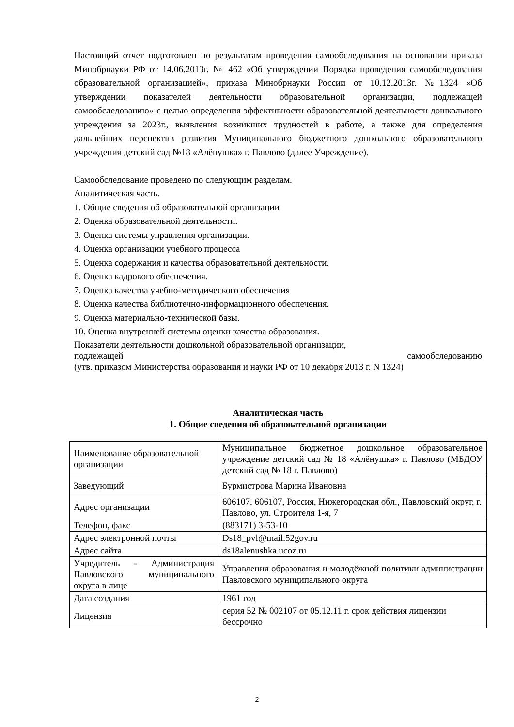Настоящий отчет подготовлен по результатам проведения самообследования на основании приказа Минобрнауки РФ от 14.06.2013г. № 462 «Об утверждении Порядка проведения самообследования образовательной организацией», приказа Минобрнауки России от 10.12.2013г. №1324 «Об утверждении показателей деятельности образовательной организации, подлежащей самообследованию» с целью определения эффективности образовательной деятельности дошкольного учреждения за 2023г., выявления возникших трудностей в работе, а также для определения дальнейших перспектив развития Муниципального бюджетного дошкольного образовательного учреждения детский сад №18 «Алёнушка» г. Павлово (далее Учреждение).
Самообследование проведено по следующим разделам.
Аналитическая часть.
1. Общие сведения об образовательной организации
2. Оценка образовательной деятельности.
3. Оценка системы управления организации.
4. Оценка организации учебного процесса
5. Оценка содержания и качества образовательной деятельности.
6. Оценка кадрового обеспечения.
7. Оценка качества учебно-методического обеспечения
8. Оценка качества библиотечно-информационного обеспечения.
9. Оценка материально-технической базы.
10. Оценка внутренней системы оценки качества образования.
Показатели деятельности дошкольной образовательной организации,
подлежащей самообследованию
(утв. приказом Министерства образования и науки РФ от 10 декабря 2013 г. N 1324)
Аналитическая часть
1. Общие сведения об образовательной организации
| Наименование образовательной организации | Муниципальное бюджетное дошкольное образовательное учреждение детский сад № 18 «Алёнушка» г. Павлово (МБДОУ детский сад № 18 г. Павлово) |
| Заведующий | Бурмистрова Марина Ивановна |
| Адрес организации | 606107, 606107, Россия, Нижегородская обл., Павловский округ, г. Павлово, ул. Строителя 1-я, 7 |
| Телефон, факс | (883171) 3-53-10 |
| Адрес электронной почты | Ds18_pvl@mail.52gov.ru |
| Адрес сайта | ds18alenushka.ucoz.ru |
| Учредитель - Администрация Павловского муниципального округа в лице | Управления образования и молодёжной политики администрации Павловского муниципального округа |
| Дата создания | 1961 год |
| Лицензия | серия 52 № 002107 от 05.12.11 г. срок действия лицензии бессрочно |
2